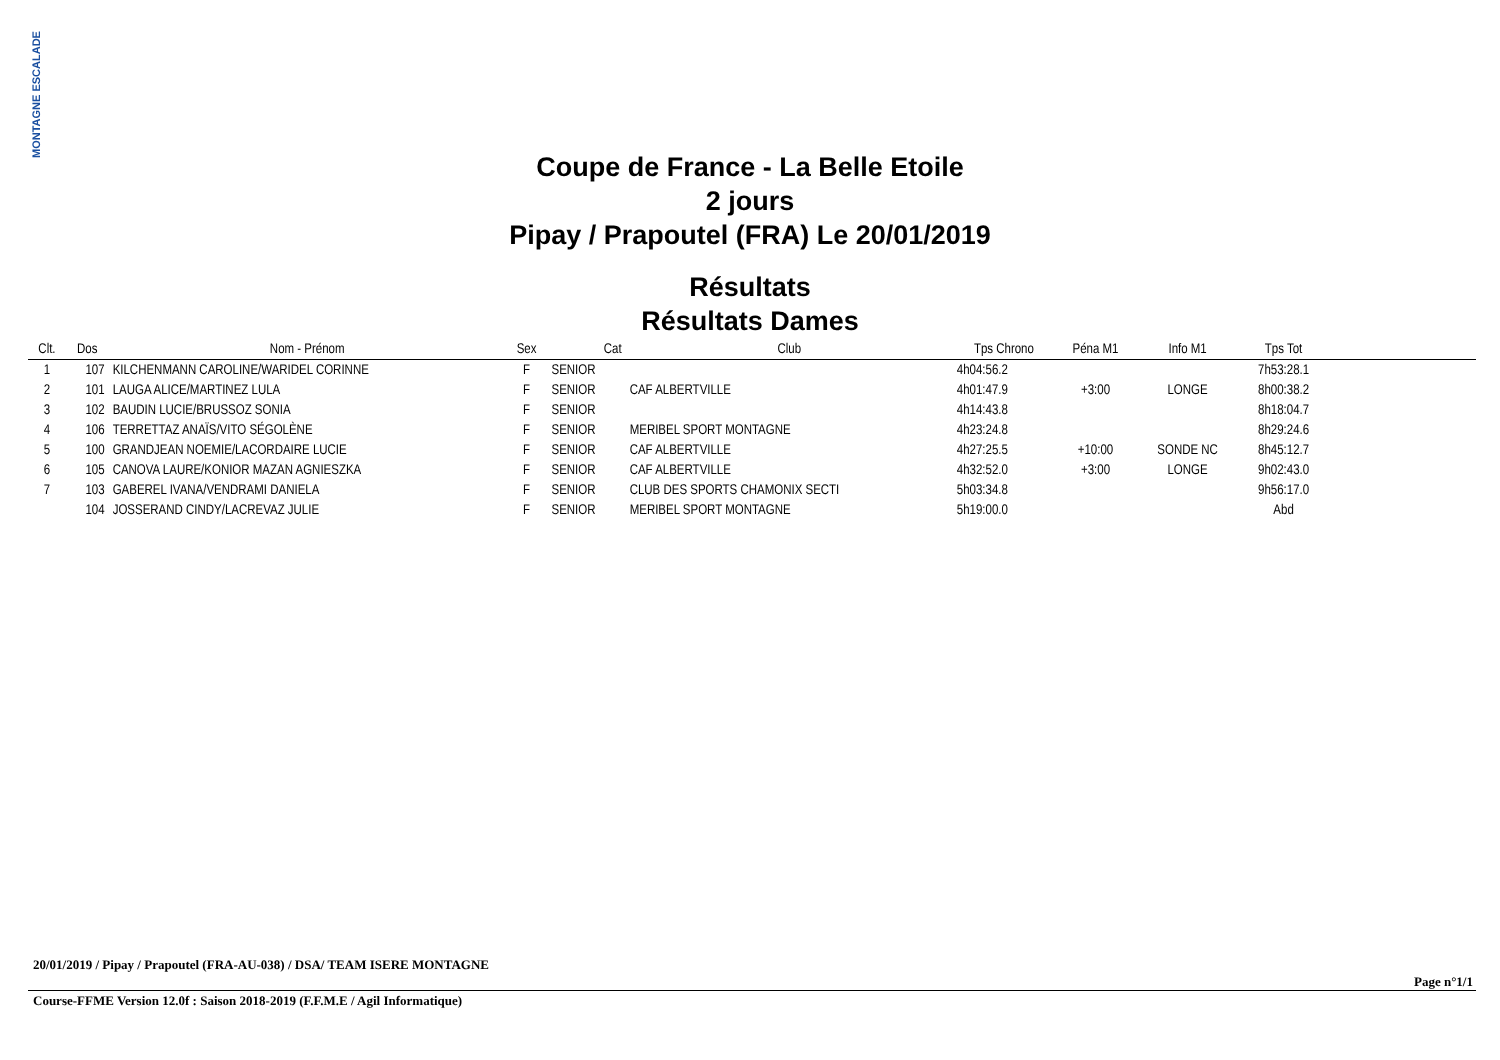MONTAGNE ESCALADE
Coupe de France - La Belle Etoile
2 jours
Pipay / Prapoutel (FRA) Le 20/01/2019
Résultats
Résultats Dames
| Clt. | Dos | Nom - Prénom | Sex | Cat | Club | Tps Chrono | Péna M1 | Info M1 | Tps Tot | |
| --- | --- | --- | --- | --- | --- | --- | --- | --- | --- | --- |
| 1 | 107 | KILCHENMANN CAROLINE/WARIDEL CORINNE | F | SENIOR | | 4h04:56.2 | | | 7h53:28.1 | |
| 2 | 101 | LAUGA ALICE/MARTINEZ LULA | F | SENIOR | CAF ALBERTVILLE | 4h01:47.9 | +3:00 | LONGE | 8h00:38.2 | |
| 3 | 102 | BAUDIN LUCIE/BRUSSOZ SONIA | F | SENIOR | | 4h14:43.8 | | | 8h18:04.7 | |
| 4 | 106 | TERRETTAZ ANAÏS/VITO SÉGOLÈNE | F | SENIOR | MERIBEL SPORT MONTAGNE | 4h23:24.8 | | | 8h29:24.6 | |
| 5 | 100 | GRANDJEAN NOEMIE/LACORDAIRE LUCIE | F | SENIOR | CAF ALBERTVILLE | 4h27:25.5 | +10:00 | SONDE NC | 8h45:12.7 | |
| 6 | 105 | CANOVA LAURE/KONIOR MAZAN AGNIESZKA | F | SENIOR | CAF ALBERTVILLE | 4h32:52.0 | +3:00 | LONGE | 9h02:43.0 | |
| 7 | 103 | GABEREL IVANA/VENDRAMI DANIELA | F | SENIOR | CLUB DES SPORTS CHAMONIX SECTI | 5h03:34.8 | | | 9h56:17.0 | |
| | 104 | JOSSERAND CINDY/LACREVAZ JULIE | F | SENIOR | MERIBEL SPORT MONTAGNE | 5h19:00.0 | | | Abd | |
20/01/2019 / Pipay / Prapoutel (FRA-AU-038) / DSA/ TEAM ISERE MONTAGNE
Page n°1/1
Course-FFME Version 12.0f : Saison 2018-2019 (F.F.M.E / Agil Informatique)